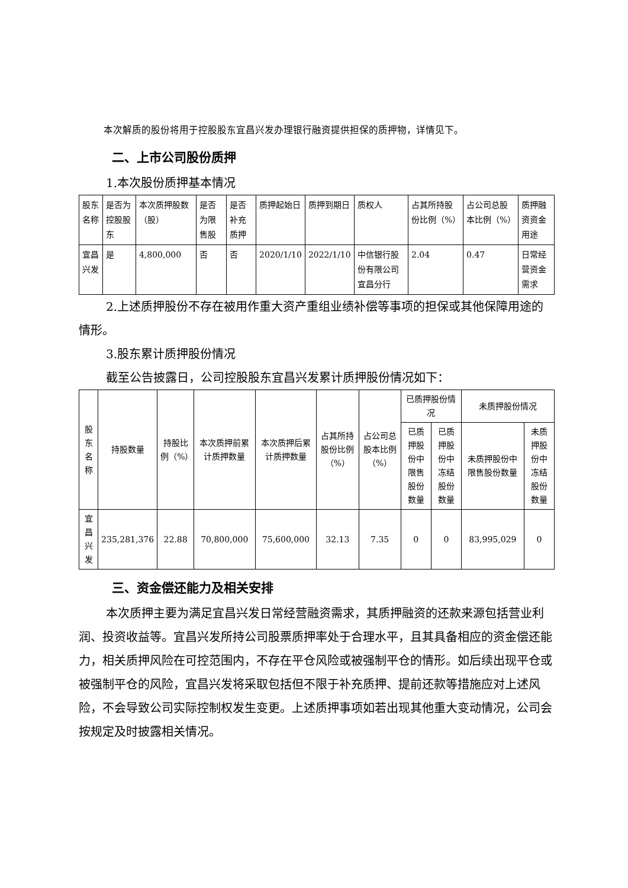本次解质的股份将用于控股股东宜昌兴发办理银行融资提供担保的质押物，详情见下。
二、上市公司股份质押
1.本次股份质押基本情况
| 股东名称 | 是否为控股股东 | 本次质押股数（股） | 是否为限售股 | 是否补充质押 | 质押起始日 | 质押到期日 | 质权人 | 占其所持股份比例（%） | 占公司总股本比例（%） | 质押融资资金用途 |
| --- | --- | --- | --- | --- | --- | --- | --- | --- | --- | --- |
| 宜昌兴发 | 是 | 4,800,000 | 否 | 否 | 2020/1/10 | 2022/1/10 | 中信银行股份有限公司宜昌分行 | 2.04 | 0.47 | 日常经营资金需求 |
2.上述质押股份不存在被用作重大资产重组业绩补偿等事项的担保或其他保障用途的情形。
3.股东累计质押股份情况
截至公告披露日，公司控股股东宜昌兴发累计质押股份情况如下：
| 股东名称 | 持股数量 | 持股比例（%） | 本次质押前累计质押数量 | 本次质押后累计质押数量 | 占其所持股份比例（%） | 占公司总股本比例（%） | 已质押股份情况 | | 未质押股份情况 | |
| --- | --- | --- | --- | --- | --- | --- | --- | --- | --- | --- |
| | | | | | | | 已质押股份中限售股份数量 | 已质押股份中冻结股份数量 | 未质押股份中限售股份数量 | 未质押股份中冻结股份数量 |
| 宜昌兴发 | 235,281,376 | 22.88 | 70,800,000 | 75,600,000 | 32.13 | 7.35 | 0 | 0 | 83,995,029 | 0 |
三、资金偿还能力及相关安排
本次质押主要为满足宜昌兴发日常经营融资需求，其质押融资的还款来源包括营业利润、投资收益等。宜昌兴发所持公司股票质押率处于合理水平，且其具备相应的资金偿还能力，相关质押风险在可控范围内，不存在平仓风险或被强制平仓的情形。如后续出现平仓或被强制平仓的风险，宜昌兴发将采取包括但不限于补充质押、提前还款等措施应对上述风险，不会导致公司实际控制权发生变更。上述质押事项如若出现其他重大变动情况，公司会按规定及时披露相关情况。